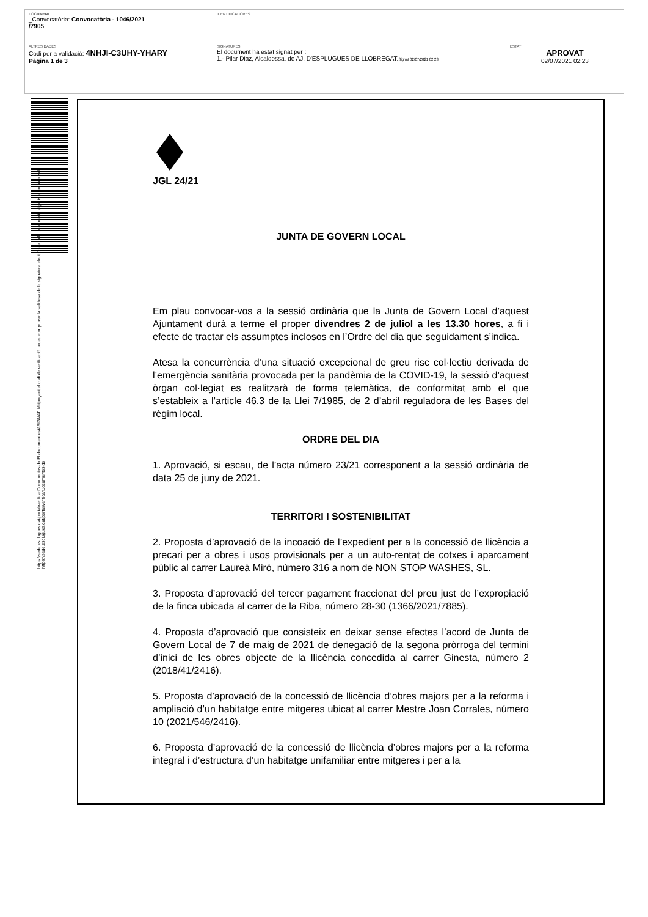| DOCUMENT _Convocatòria: Convocatòria - 1046/2021 /7905 | IDENTIFICADORES | |
| ALTRES DADES Codi per a validació: 4NHJI-C3UHY-YHARY Pàgina 1 de 3 | SIGNATURES El document ha estat signat per : 1.- Pilar Diaz, Alcaldessa, de AJ. D'ESPLUGUES DE LLOBREGAT. Signat 02/07/2021 02:23 | ESTAT APROVAT 02/07/2021 02:23 |
https://sede.esplugues.cat/portal/verificarDocumentos.do El document estàSIGNAT. Mitjançant el codi de verificació podeu comprovar la validesa de la signatura electrònica dels documents signats a l'adreça web:
https://sede.esplugues.cat/portal/verificarDocumentos.do
JGL 24/21
JUNTA DE GOVERN LOCAL
Em plau convocar-vos a la sessió ordinària que la Junta de Govern Local d’aquest Ajuntament durà a terme el proper divendres 2 de juliol a les 13.30 hores, a fi i efecte de tractar els assumptes inclosos en l’Ordre del dia que seguidament s’indica.
Atesa la concurrència d’una situació excepcional de greu risc col·lectiu derivada de l’emergència sanitària provocada per la pandèmia de la COVID-19, la sessió d’aquest òrgan col·legiat es realitzarà de forma telemàtica, de conformitat amb el que s’estableix a l’article 46.3 de la Llei 7/1985, de 2 d’abril reguladora de les Bases del règim local.
ORDRE DEL DIA
1. Aprovació, si escau, de l’acta número 23/21 corresponent a la sessió ordinària de data 25 de juny de 2021.
TERRITORI I SOSTENIBILITAT
2. Proposta d’aprovació de la incoació de l’expedient per a la concessió de llicència a precari per a obres i usos provisionals per a un auto-rentat de cotxes i aparcament públic al carrer Laureà Miró, número 316 a nom de NON STOP WASHES, SL.
3. Proposta d’aprovació del tercer pagament fraccionat del preu just de l’expropiació de la finca ubicada al carrer de la Riba, número 28-30 (1366/2021/7885).
4. Proposta d’aprovació que consisteix en deixar sense efectes l’acord de Junta de Govern Local de 7 de maig de 2021 de denegació de la segona pròrroga del termini d’inici de les obres objecte de la llicència concedida al carrer Ginesta, número 2 (2018/41/2416).
5. Proposta d’aprovació de la concessió de llicència d’obres majors per a la reforma i ampliació d’un habitatge entre mitgeres ubicat al carrer Mestre Joan Corrales, número 10 (2021/546/2416).
6. Proposta d’aprovació de la concessió de llicència d’obres majors per a la reforma integral i d’estructura d’un habitatge unifamiliar entre mitgeres i per a la